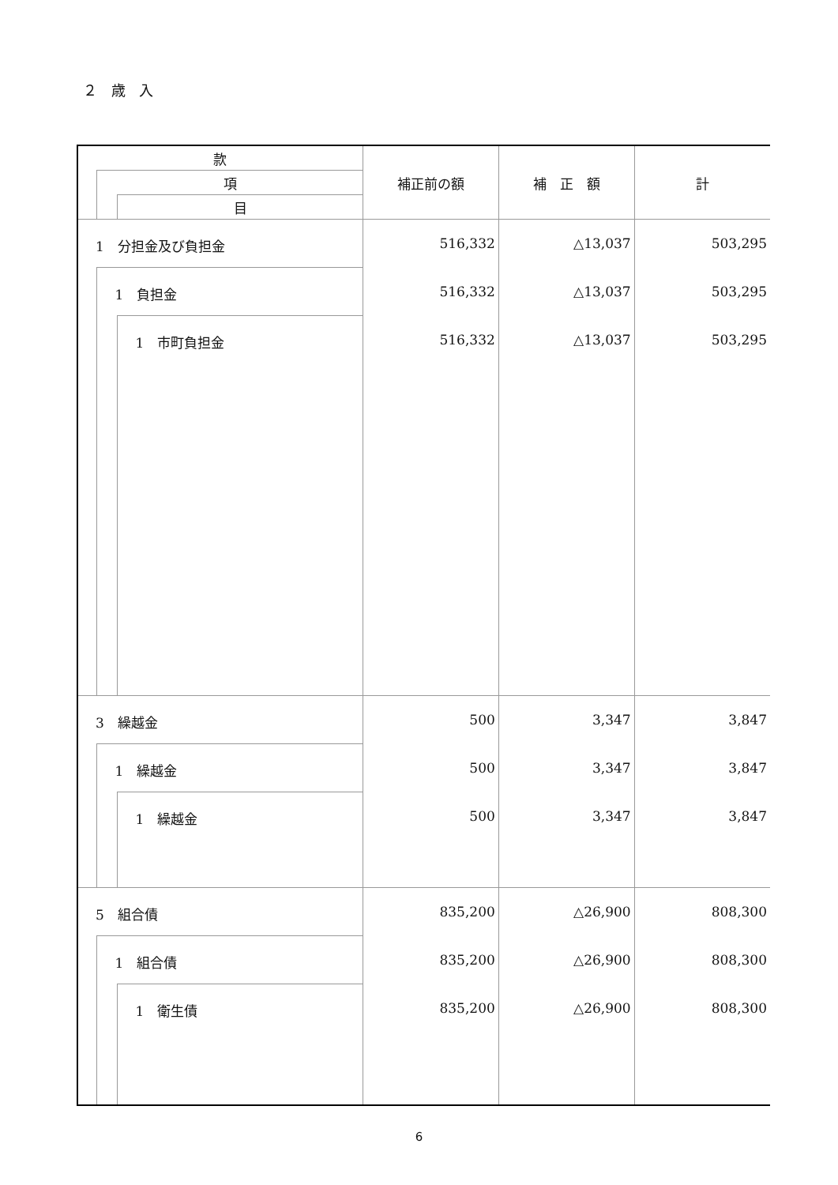２ 歳 入
| 款 | | | 補正前の額 | 補 正 額 | 計 |
| --- | --- | --- | --- | --- | --- |
| | 項 | | | | |
| | | 目 | | | |
| 1 分担金及び負担金 | | | 516,332 | △13,037 | 503,295 |
| | 1 負担金 | | 516,332 | △13,037 | 503,295 |
| | | 1 市町負担金 | 516,332 | △13,037 | 503,295 |
| 3 繰越金 | | | 500 | 3,347 | 3,847 |
| | 1 繰越金 | | 500 | 3,347 | 3,847 |
| | | 1 繰越金 | 500 | 3,347 | 3,847 |
| 5 組合債 | | | 835,200 | △26,900 | 808,300 |
| | 1 組合債 | | 835,200 | △26,900 | 808,300 |
| | | 1 衛生債 | 835,200 | △26,900 | 808,300 |
6